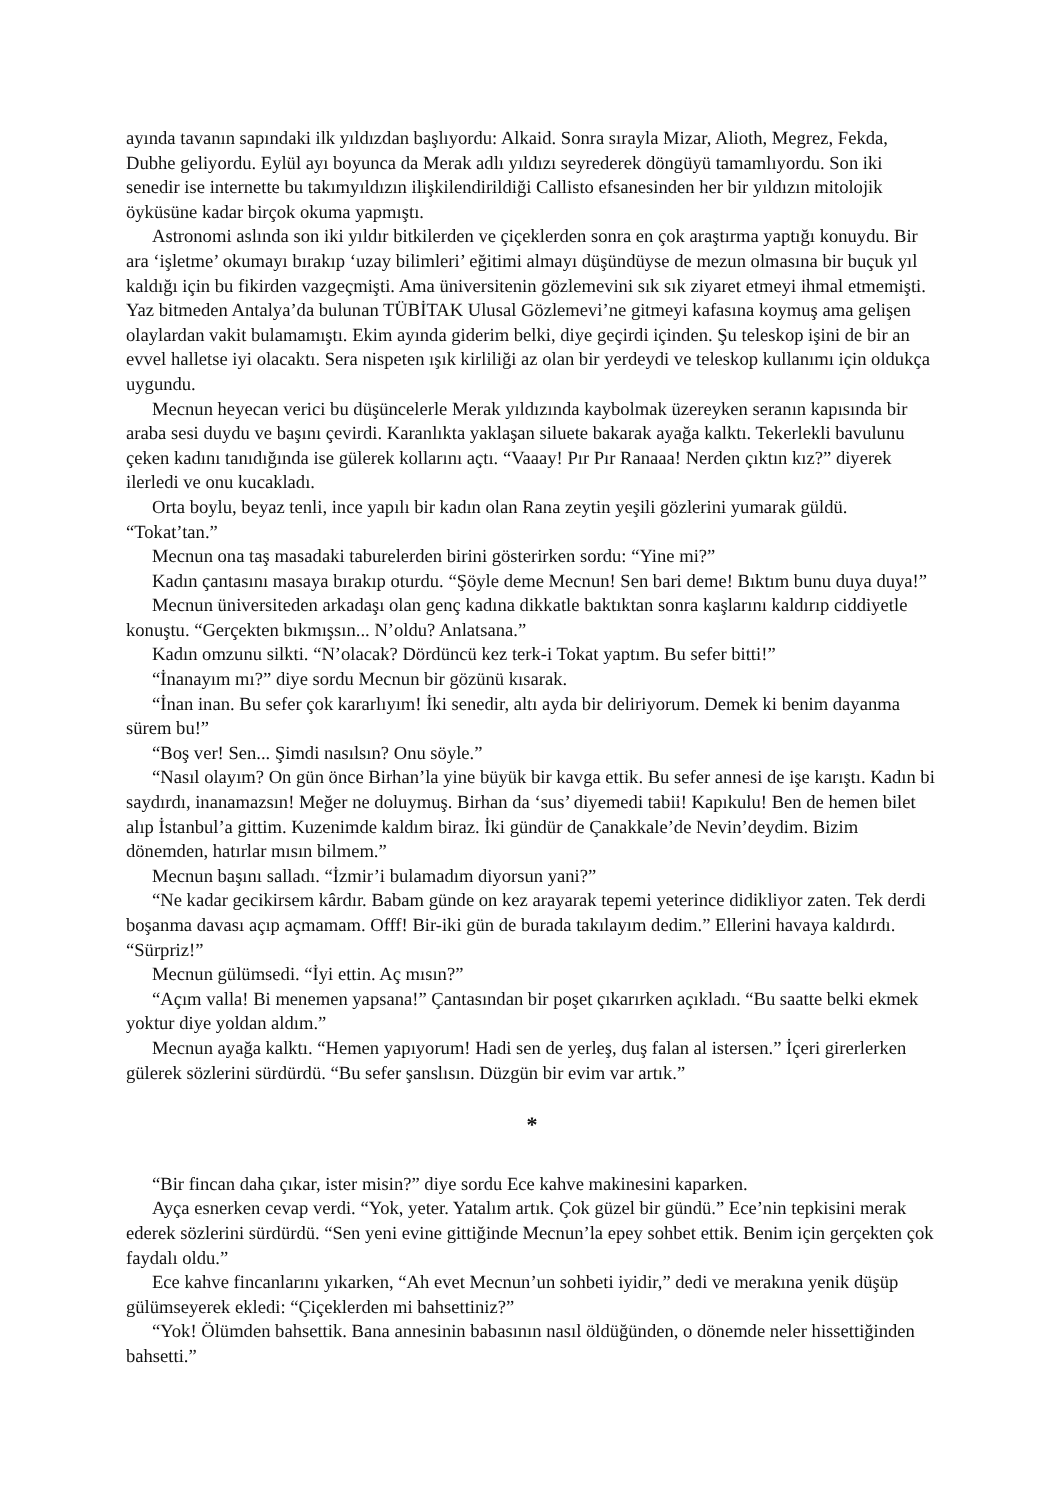ayında tavanın sapındaki ilk yıldızdan başlıyordu: Alkaid. Sonra sırayla Mizar, Alioth, Megrez, Fekda, Dubhe geliyordu. Eylül ayı boyunca da Merak adlı yıldızı seyrederek döngüyü tamamlıyordu. Son iki senedir ise internette bu takımyıldızın ilişkilendirildiği Callisto efsanesinden her bir yıldızın mitolojik öyküsüne kadar birçok okuma yapmıştı.
Astronomi aslında son iki yıldır bitkilerden ve çiçeklerden sonra en çok araştırma yaptığı konuydu. Bir ara ‘işletme’ okumayı bırakıp ‘uzay bilimleri’ eğitimi almayı düşündüyse de mezun olmasına bir buçuk yıl kaldığı için bu fikirden vazgeçmişti. Ama üniversitenin gözlemevini sık sık ziyaret etmeyi ihmal etmemişti. Yaz bitmeden Antalya’da bulunan TÜBİTAK Ulusal Gözlemevi’ne gitmeyi kafasına koymuş ama gelişen olaylardan vakit bulamamıştı. Ekim ayında giderim belki, diye geçirdi içinden. Şu teleskop işini de bir an evvel halletse iyi olacaktı. Sera nispeten ışık kirliliği az olan bir yerdeydi ve teleskop kullanımı için oldukça uygundu.
Mecnun heyecan verici bu düşüncelerle Merak yıldızında kaybolmak üzereyken seranın kapısında bir araba sesi duydu ve başını çevirdi. Karanlıkta yaklaşan siluete bakarak ayağa kalktı. Tekerlekli bavulunu çeken kadını tanıdığında ise gülerek kollarını açtı. “Vaaay! Pır Pır Ranaaa! Nerden çıktın kız?” diyerek ilerledi ve onu kucakladı.
Orta boylu, beyaz tenli, ince yapılı bir kadın olan Rana zeytin yeşili gözlerini yumarak güldü. “Tokat’tan.”
Mecnun ona taş masadaki taburelerden birini gösterirken sordu: “Yine mi?”
Kadın çantasını masaya bırakıp oturdu. “Şöyle deme Mecnun! Sen bari deme! Bıktım bunu duya duya!”
Mecnun üniversiteden arkadaşı olan genç kadına dikkatle baktıktan sonra kaşlarını kaldırıp ciddiyetle konuştu. “Gerçekten bıkmışsın... N’oldu? Anlatsana.”
Kadın omzunu silkti. “N’olacak? Dördüncü kez terk-i Tokat yaptım. Bu sefer bitti!”
“İnanayım mı?” diye sordu Mecnun bir gözünü kısarak.
“İnan inan. Bu sefer çok kararlıyım! İki senedir, altı ayda bir deliriyorum. Demek ki benim dayanma sürem bu!”
“Boş ver! Sen... Şimdi nasılsın? Onu söyle.”
“Nasıl olayım? On gün önce Birhan’la yine büyük bir kavga ettik. Bu sefer annesi de işe karıştı. Kadın bi saydırdı, inanamazsın! Meğer ne doluymuş. Birhan da ‘sus’ diyemedi tabii! Kapıkulu! Ben de hemen bilet alıp İstanbul’a gittim. Kuzenimde kaldım biraz. İki gündür de Çanakkale’de Nevin’deydim. Bizim dönemden, hatırlar mısın bilmem.”
Mecnun başını salladı. “İzmir’i bulamadım diyorsun yani?”
“Ne kadar gecikirsem kârdır. Babam günde on kez arayarak tepemi yeterince didikliyor zaten. Tek derdi boşanma davası açıp açmamam. Offf! Bir-iki gün de burada takılayım dedim.” Ellerini havaya kaldırdı. “Sürpriz!”
Mecnun gülümsedi. “İyi ettin. Aç mısın?”
“Açım valla! Bi menemen yapsana!” Çantasından bir poşet çıkarırken açıkladı. “Bu saatte belki ekmek yoktur diye yoldan aldım.”
Mecnun ayağa kalktı. “Hemen yapıyorum! Hadi sen de yerleş, duş falan al istersen.” İçeri girerlerken gülerek sözlerini sürdürdü. “Bu sefer şanslısın. Düzgün bir evim var artık.”
*
“Bir fincan daha çıkar, ister misin?” diye sordu Ece kahve makinesini kaparken.
Ayça esnerken cevap verdi. “Yok, yeter. Yatalım artık. Çok güzel bir gündü.” Ece’nin tepkisini merak ederek sözlerini sürdürdü. “Sen yeni evine gittiğinde Mecnun’la epey sohbet ettik. Benim için gerçekten çok faydalı oldu.”
Ece kahve fincanlarını yıkarken, “Ah evet Mecnun’un sohbeti iyidir,” dedi ve merakına yenik düşüp gülümseyerek ekledi: “Çiçeklerden mi bahsettiniz?”
“Yok! Ölümden bahsettik. Bana annesinin babasının nasıl öldüğünden, o dönemde neler hissettiğinden bahsetti.”